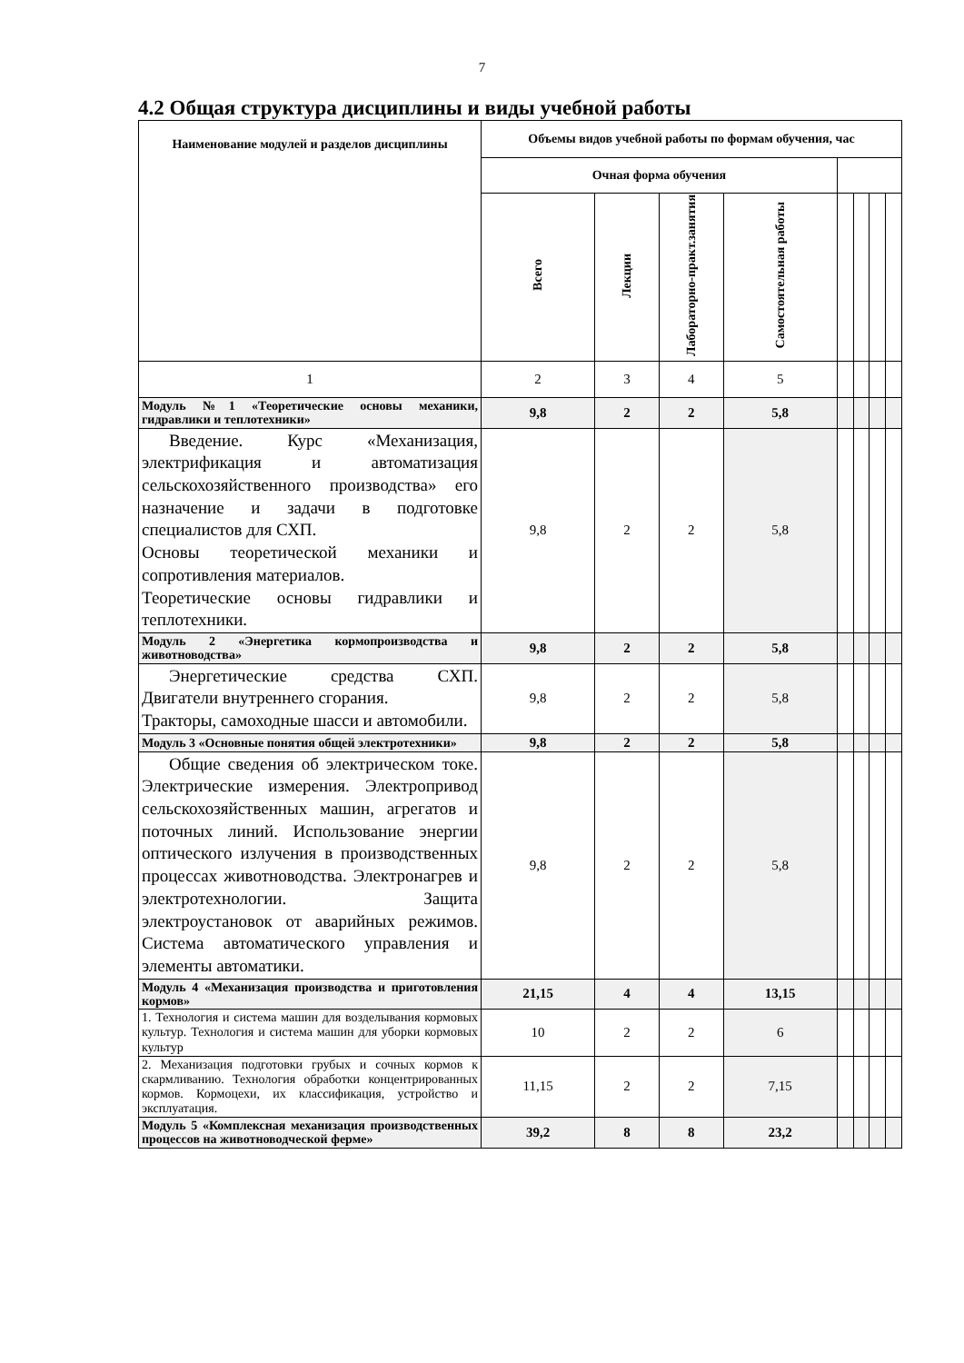7
4.2 Общая структура дисциплины и виды учебной работы
| Наименование модулей и разделов дисциплины | Объемы видов учебной работы по формам обучения, час | | | | | | | |
| --- | --- | --- | --- | --- | --- | --- | --- | --- |
| | Очная форма обучения | | | | | | | |
| | Всего | Лекции | Лабораторно-практ.занятия | Самостоятельная работы | | | | |
| 1 | 2 | 3 | 4 | 5 | | | | |
| Модуль №1 «Теоретические основы механики, гидравлики и теплотехники» | 9,8 | 2 | 2 | 5,8 | | | | |
| Введение. Курс «Механизация, электрификация и автоматизация сельскохозяйственного производства» его назначение и задачи в подготовке специалистов для СХП. Основы теоретической механики и сопротивления материалов. Теоретические основы гидравлики и теплотехники. | 9,8 | 2 | 2 | 5,8 | | | | |
| Модуль 2 «Энергетика кормопроизводства и животноводства» | 9,8 | 2 | 2 | 5,8 | | | | |
| Энергетические средства СХП. Двигатели внутреннего сгорания. Тракторы, самоходные шасси и автомобили. | 9,8 | 2 | 2 | 5,8 | | | | |
| Модуль 3 «Основные понятия общей электротехники» | 9,8 | 2 | 2 | 5,8 | | | | |
| Общие сведения об электрическом токе. Электрические измерения. Электропривод сельскохозяйственных машин, агрегатов и поточных линий. Использование энергии оптического излучения в производственных процессах животноводства. Электронагрев и электротехнологии. Защита электроустановок от аварийных режимов. Система автоматического управления и элементы автоматики. | 9,8 | 2 | 2 | 5,8 | | | | |
| Модуль 4 «Механизация производства и приготовления кормов» | 21,15 | 4 | 4 | 13,15 | | | | |
| 1. Технология и система машин для возделывания кормовых культур. Технология и система машин для уборки кормовых культур | 10 | 2 | 2 | 6 | | | | |
| 2. Механизация подготовки грубых и сочных кормов к скармливанию. Технология обработки концентрированных кормов. Кормоцехи, их классификация, устройство и эксплуатация. | 11,15 | 2 | 2 | 7,15 | | | | |
| Модуль 5 «Комплексная механизация производственных процессов на животноводческой ферме» | 39,2 | 8 | 8 | 23,2 | | | | |